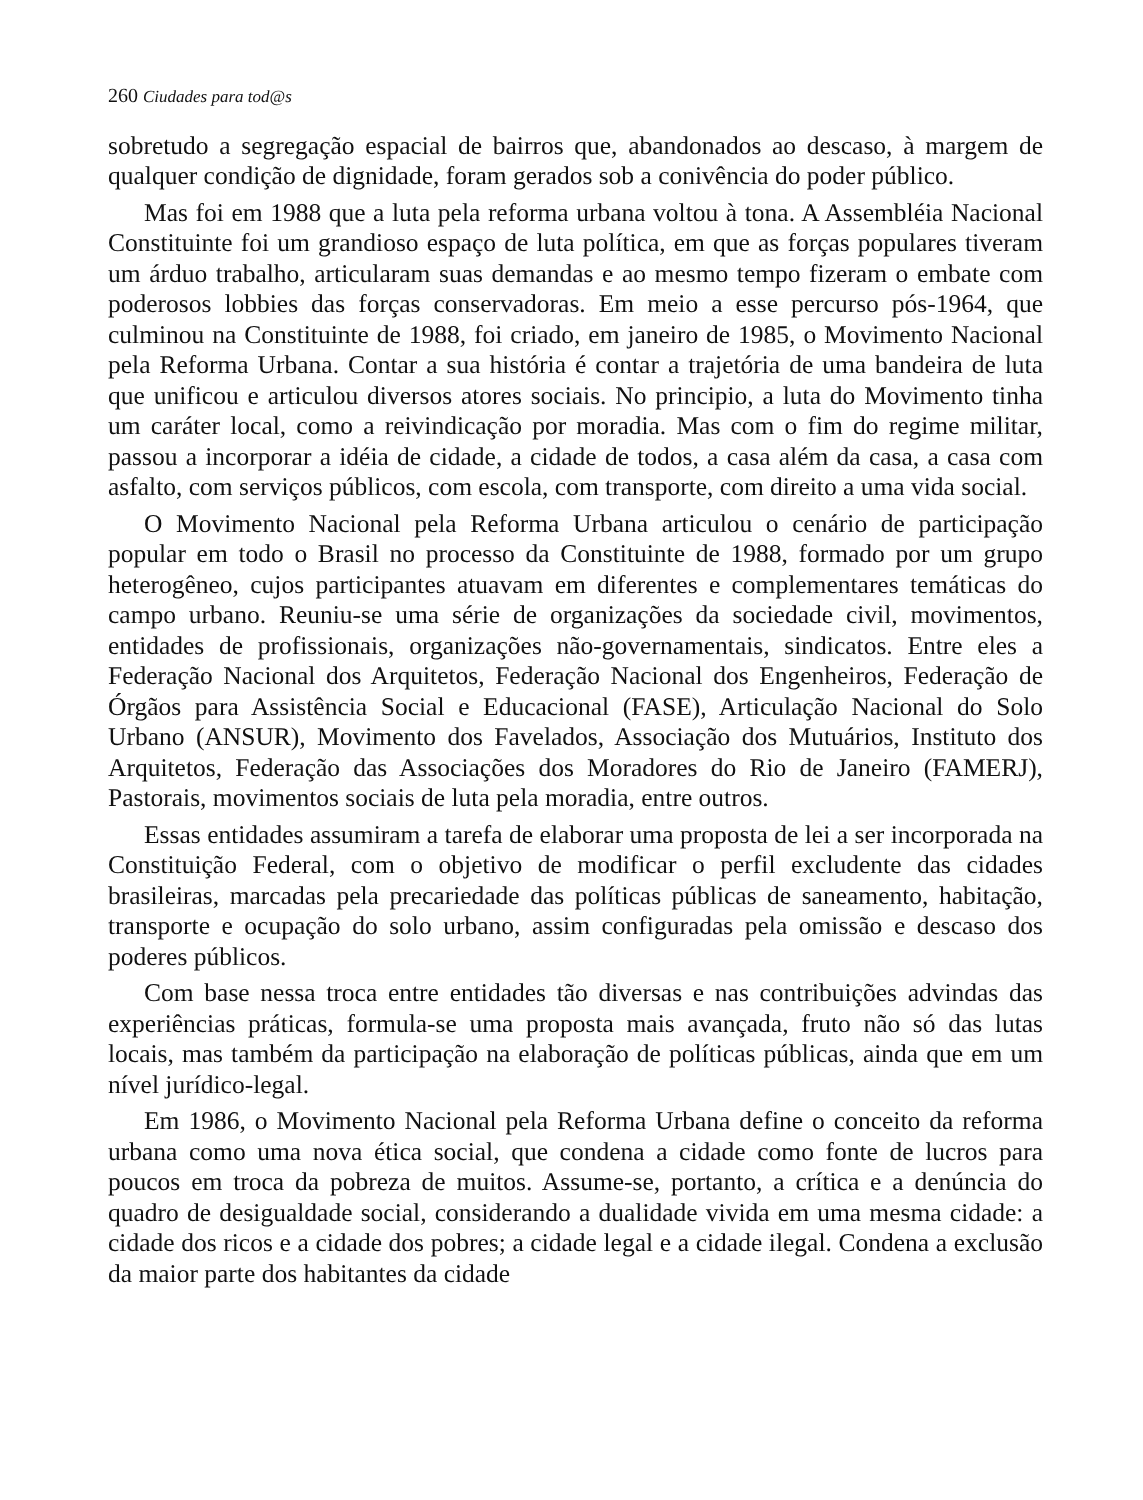260 Ciudades para tod@s
sobretudo a segregação espacial de bairros que, abandonados ao descaso, à margem de qualquer condição de dignidade, foram gerados sob a conivência do poder público.
Mas foi em 1988 que a luta pela reforma urbana voltou à tona. A Assembléia Nacional Constituinte foi um grandioso espaço de luta política, em que as forças populares tiveram um árduo trabalho, articularam suas demandas e ao mesmo tempo fizeram o embate com poderosos lobbies das forças conservadoras. Em meio a esse percurso pós-1964, que culminou na Constituinte de 1988, foi criado, em janeiro de 1985, o Movimento Nacional pela Reforma Urbana. Contar a sua história é contar a trajetória de uma bandeira de luta que unificou e articulou diversos atores sociais. No principio, a luta do Movimento tinha um caráter local, como a reivindicação por moradia. Mas com o fim do regime militar, passou a incorporar a idéia de cidade, a cidade de todos, a casa além da casa, a casa com asfalto, com serviços públicos, com escola, com transporte, com direito a uma vida social.
O Movimento Nacional pela Reforma Urbana articulou o cenário de participação popular em todo o Brasil no processo da Constituinte de 1988, formado por um grupo heterogêneo, cujos participantes atuavam em diferentes e complementares temáticas do campo urbano. Reuniu-se uma série de organizações da sociedade civil, movimentos, entidades de profissionais, organizações não-governamentais, sindicatos. Entre eles a Federação Nacional dos Arquitetos, Federação Nacional dos Engenheiros, Federação de Órgãos para Assistência Social e Educacional (FASE), Articulação Nacional do Solo Urbano (ANSUR), Movimento dos Favelados, Associação dos Mutuários, Instituto dos Arquitetos, Federação das Associações dos Moradores do Rio de Janeiro (FAMERJ), Pastorais, movimentos sociais de luta pela moradia, entre outros.
Essas entidades assumiram a tarefa de elaborar uma proposta de lei a ser incorporada na Constituição Federal, com o objetivo de modificar o perfil excludente das cidades brasileiras, marcadas pela precariedade das políticas públicas de saneamento, habitação, transporte e ocupação do solo urbano, assim configuradas pela omissão e descaso dos poderes públicos.
Com base nessa troca entre entidades tão diversas e nas contribuições advindas das experiências práticas, formula-se uma proposta mais avançada, fruto não só das lutas locais, mas também da participação na elaboração de políticas públicas, ainda que em um nível jurídico-legal.
Em 1986, o Movimento Nacional pela Reforma Urbana define o conceito da reforma urbana como uma nova ética social, que condena a cidade como fonte de lucros para poucos em troca da pobreza de muitos. Assume-se, portanto, a crítica e a denúncia do quadro de desigualdade social, considerando a dualidade vivida em uma mesma cidade: a cidade dos ricos e a cidade dos pobres; a cidade legal e a cidade ilegal. Condena a exclusão da maior parte dos habitantes da cidade